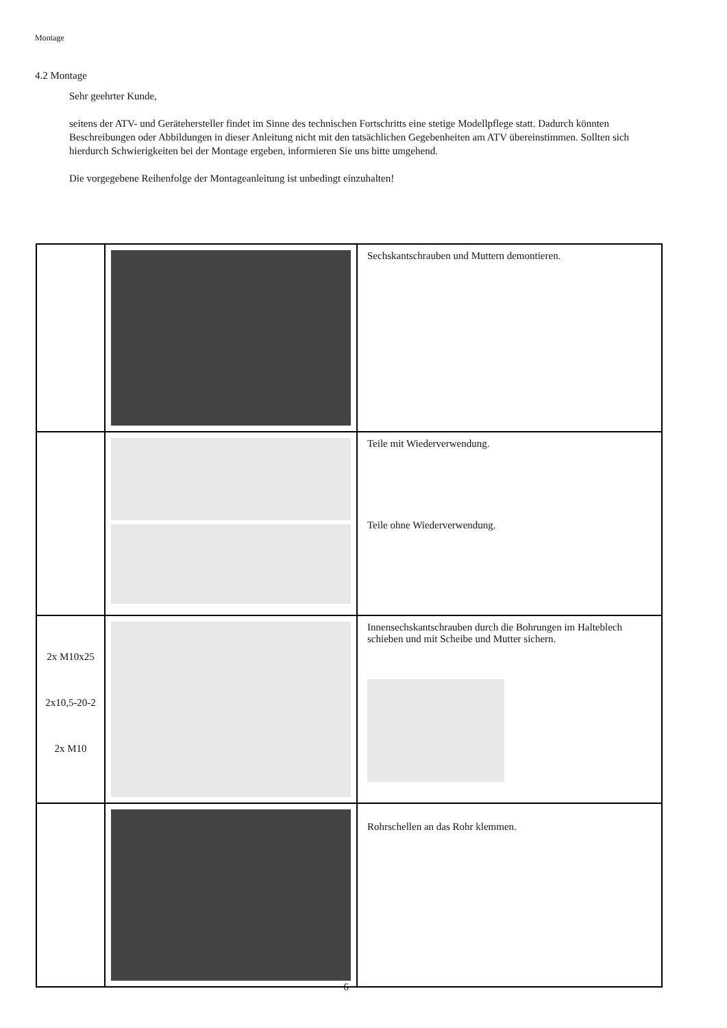Montage
4.2 Montage
Sehr geehrter Kunde,
seitens der ATV- und Gerätehersteller findet im Sinne des technischen Fortschritts eine stetige Modellpflege statt. Dadurch könnten Beschreibungen oder Abbildungen in dieser Anleitung nicht mit den tatsächlichen Gegebenheiten am ATV übereinstimmen. Sollten sich hierdurch Schwierigkeiten bei der Montage ergeben, informieren Sie uns bitte umgehend.
Die vorgegebene Reihenfolge der Montageanleitung ist unbedingt einzuhalten!
| | | Sechskantschrauben und Muttern demontieren. |
| | | Teile mit Wiederverwendung. Teile ohne Wiederverwendung. |
| 2x M10x25 2x10,5-20-2 2x M10 | | Innensechskantschrauben durch die Bohrungen im Halteblech schieben und mit Scheibe und Mutter sichern. |
| | | Rohrschellen an das Rohr klemmen. |
6